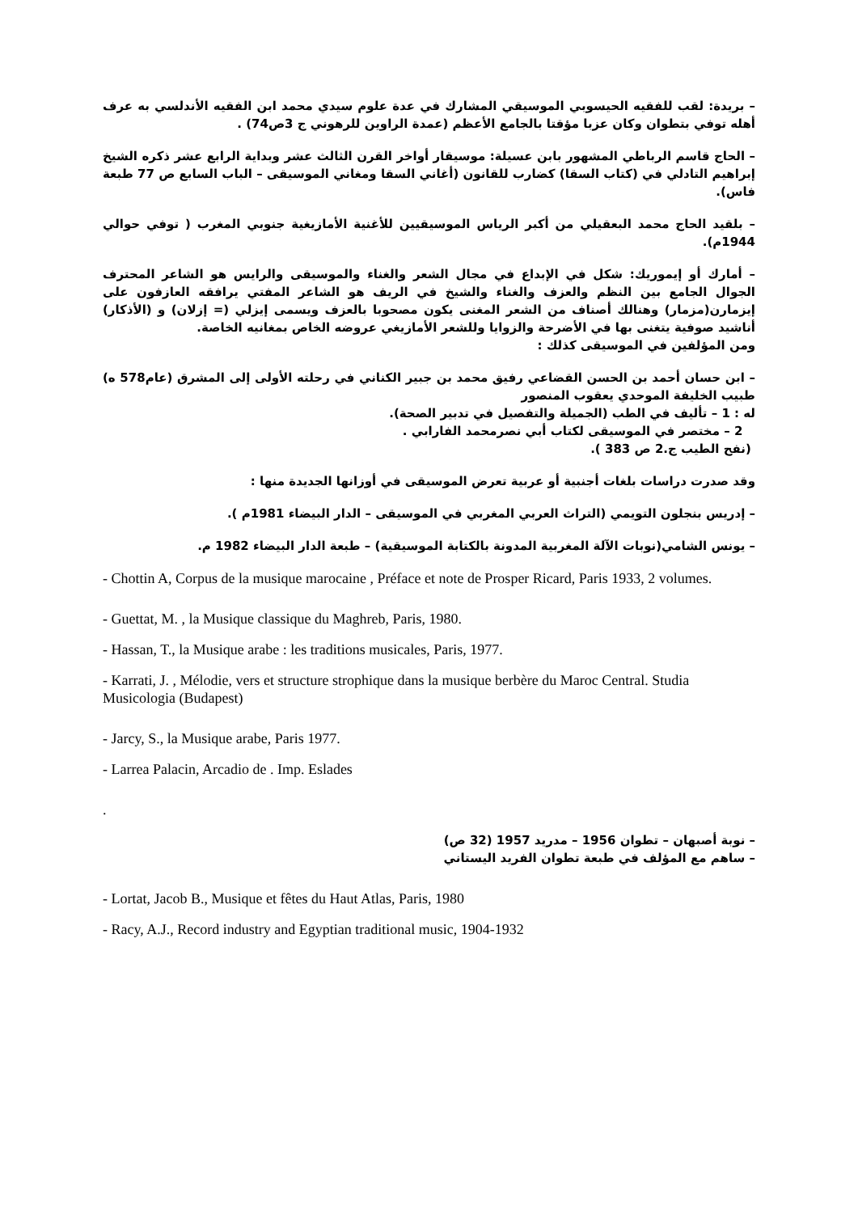– بريدة: لقب للفقيه الحيسوبي الموسيقي المشارك في عدة علوم سيدي محمد ابن الفقيه الأندلسي به عرف أهله توفي بتطوان وكان عزبا مؤقتا بالجامع الأعظم (عمدة الراوين للرهوني ج 3ص74) .
– الحاج قاسم الرباطي المشهور بابن عسيلة: موسيقار أواخر القرن الثالث عشر وبداية الرابع عشر ذكره الشيخ إبراهيم التادلي في (كتاب السقا) كضارب للقانون (أغاني السقا ومغاني الموسيقى – الباب السابع ص 77 طبعة فاس).
– بلقيد الحاج محمد البعقيلي من أكبر الرياس الموسيقيين للأغنية الأمازيغية جنوبي المغرب ( توفي حوالي 1944م).
– أمارك أو إيموريك: شكل في الإبداع في مجال الشعر والغناء والموسيقى والرايس هو الشاعر المحترف الجوال الجامع بين النظم والعزف والغناء والشيخ في الريف هو الشاعر المفتي يرافقه العازفون على إيزمارن(مزمار) وهنالك أصناف من الشعر المغنى يكون مصحوبا بالعزف ويسمى إيزلي (= إزلان) و (الأذكار) أناشيد صوفية يتغنى بها في الأضرحة والزوايا وللشعر الأمازيغي عروضه الخاص بمغانيه الخاصة.
ومن المؤلفين في الموسيقى كذلك :
– ابن حسان أحمد بن الحسن القضاعي رفيق محمد بن جبير الكناني في رحلته الأولى إلى المشرق (عام578 ه) طبيب الخليفة الموحدي يعقوب المنصور
له : 1 – تأليف في الطب (الجميلة والتفصيل في تدبير الصحة).
2 – مختصر في الموسيقى لكتاب أبي نصرمحمد الفارابي .
(نفح الطيب ج.2 ص 383 ).
وقد صدرت دراسات بلغات أجنبية أو عربية تعرض الموسيقى في أوزانها الجديدة منها :
– إدريس بنجلون التويمي (التراث العربي المغربي في الموسيقى – الدار البيضاء 1981م ).
– يونس الشامي(نوبات الآلة المغربية المدونة بالكتابة الموسيقية) – طبعة الدار البيضاء 1982 م.
- Chottin A, Corpus de la musique marocaine , Préface et note de Prosper Ricard, Paris 1933, 2 volumes.
- Guettat, M. , la Musique classique du Maghreb, Paris, 1980.
- Hassan, T., la Musique arabe : les traditions musicales, Paris, 1977.
- Karrati, J. , Mélodie, vers et structure strophique dans la musique berbère du Maroc Central. Studia Musicologia (Budapest)
- Jarcy, S., la Musique arabe, Paris 1977.
- Larrea Palacin, Arcadio de . Imp. Eslades
.
– نوبة أصبهان – تطوان 1956 – مدريد 1957 (32 ص)
– ساهم مع المؤلف في طبعة تطوان الفريد اليستاني
- Lortat, Jacob B., Musique et fêtes du Haut Atlas, Paris, 1980
- Racy, A.J., Record industry and Egyptian traditional music, 1904-1932